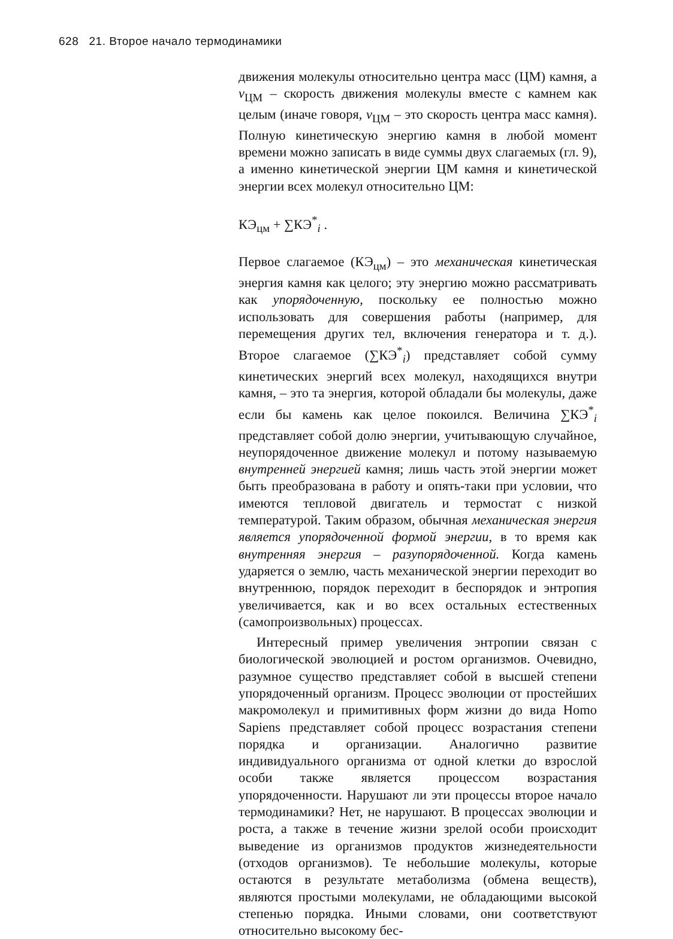628 21. Второе начало термодинамики
движения молекулы относительно центра масс (ЦМ) камня, а v<sub>ЦМ</sub> – скорость движения молекулы вместе с камнем как целым (иначе говоря, v<sub>ЦМ</sub> – это скорость центра масс камня). Полную кинетическую энергию камня в любой момент времени можно записать в виде суммы двух слагаемых (гл. 9), а именно кинетической энергии ЦМ камня и кинетической энергии всех молекул относительно ЦМ:
КЭ<sub>цм</sub> + ∑КЭ<sup>*</sup><sub>i</sub> .
Первое слагаемое (КЭ<sub>цм</sub>) – это механическая кинетическая энергия камня как целого; эту энергию можно рассматривать как упорядоченную, поскольку ее полностью можно использовать для совершения работы (например, для перемещения других тел, включения генератора и т. д.). Второе слагаемое (∑КЭ<sup>*</sup><sub>i</sub>) представляет собой сумму кинетических энергий всех молекул, находящихся внутри камня, – это та энергия, которой обладали бы молекулы, даже если бы камень как целое покоился. Величина ∑КЭ<sup>*</sup><sub>i</sub> представляет собой долю энергии, учитывающую случайное, неупорядоченное движение молекул и потому называемую внутренней энергией камня; лишь часть этой энергии может быть преобразована в работу и опять-таки при условии, что имеются тепловой двигатель и термостат с низкой температурой. Таким образом, обычная механическая энергия является упорядоченной формой энергии, в то время как внутренняя энергия – разупорядоченной. Когда камень ударяется о землю, часть механической энергии переходит во внутреннюю, порядок переходит в беспорядок и энтропия увеличивается, как и во всех остальных естественных (самопроизвольных) процессах.
Интересный пример увеличения энтропии связан с биологической эволюцией и ростом организмов. Очевидно, разумное существо представляет собой в высшей степени упорядоченный организм. Процесс эволюции от простейших макромолекул и примитивных форм жизни до вида Homo Sapiens представляет собой процесс возрастания степени порядка и организации. Аналогично развитие индивидуального организма от одной клетки до взрослой особи также является процессом возрастания упорядоченности. Нарушают ли эти процессы второе начало термодинамики? Нет, не нарушают. В процессах эволюции и роста, а также в течение жизни зрелой особи происходит выведение из организмов продуктов жизнедеятельности (отходов организмов). Те небольшие молекулы, которые остаются в результате метаболизма (обмена веществ), являются простыми молекулами, не обладающими высокой степенью порядка. Иными словами, они соответствуют относительно высокому бес-